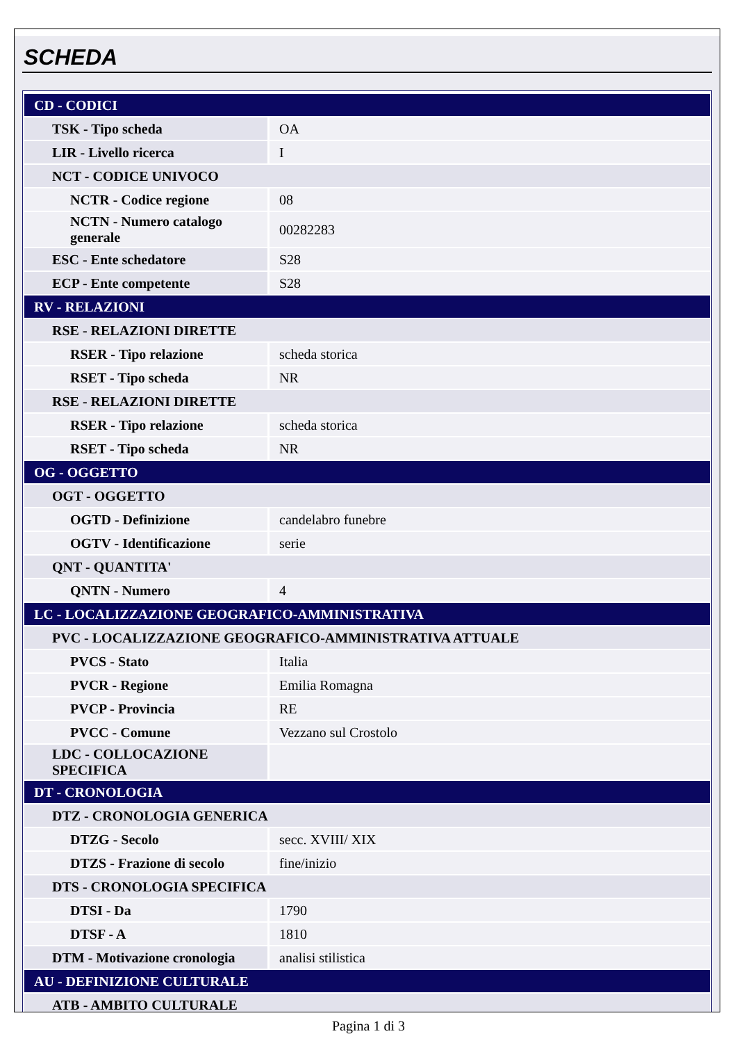SCHEDA
| CD - CODICI | |
| TSK - Tipo scheda | OA |
| LIR - Livello ricerca | I |
| NCT - CODICE UNIVOCO | |
| NCTR - Codice regione | 08 |
| NCTN - Numero catalogo generale | 00282283 |
| ESC - Ente schedatore | S28 |
| ECP - Ente competente | S28 |
| RV - RELAZIONI | |
| RSE - RELAZIONI DIRETTE | |
| RSER - Tipo relazione | scheda storica |
| RSET - Tipo scheda | NR |
| RSE - RELAZIONI DIRETTE | |
| RSER - Tipo relazione | scheda storica |
| RSET - Tipo scheda | NR |
| OG - OGGETTO | |
| OGT - OGGETTO | |
| OGTD - Definizione | candelabro funebre |
| OGTV - Identificazione | serie |
| QNT - QUANTITA' | |
| QNTN - Numero | 4 |
| LC - LOCALIZZAZIONE GEOGRAFICO-AMMINISTRATIVA | |
| PVC - LOCALIZZAZIONE GEOGRAFICO-AMMINISTRATIVA ATTUALE | |
| PVCS - Stato | Italia |
| PVCR - Regione | Emilia Romagna |
| PVCP - Provincia | RE |
| PVCC - Comune | Vezzano sul Crostolo |
| LDC - COLLOCAZIONE SPECIFICA | |
| DT - CRONOLOGIA | |
| DTZ - CRONOLOGIA GENERICA | |
| DTZG - Secolo | secc. XVIII/ XIX |
| DTZS - Frazione di secolo | fine/inizio |
| DTS - CRONOLOGIA SPECIFICA | |
| DTSI - Da | 1790 |
| DTSF - A | 1810 |
| DTM - Motivazione cronologia | analisi stilistica |
| AU - DEFINIZIONE CULTURALE | |
| ATB - AMBITO CULTURALE | |
Pagina 1 di 3